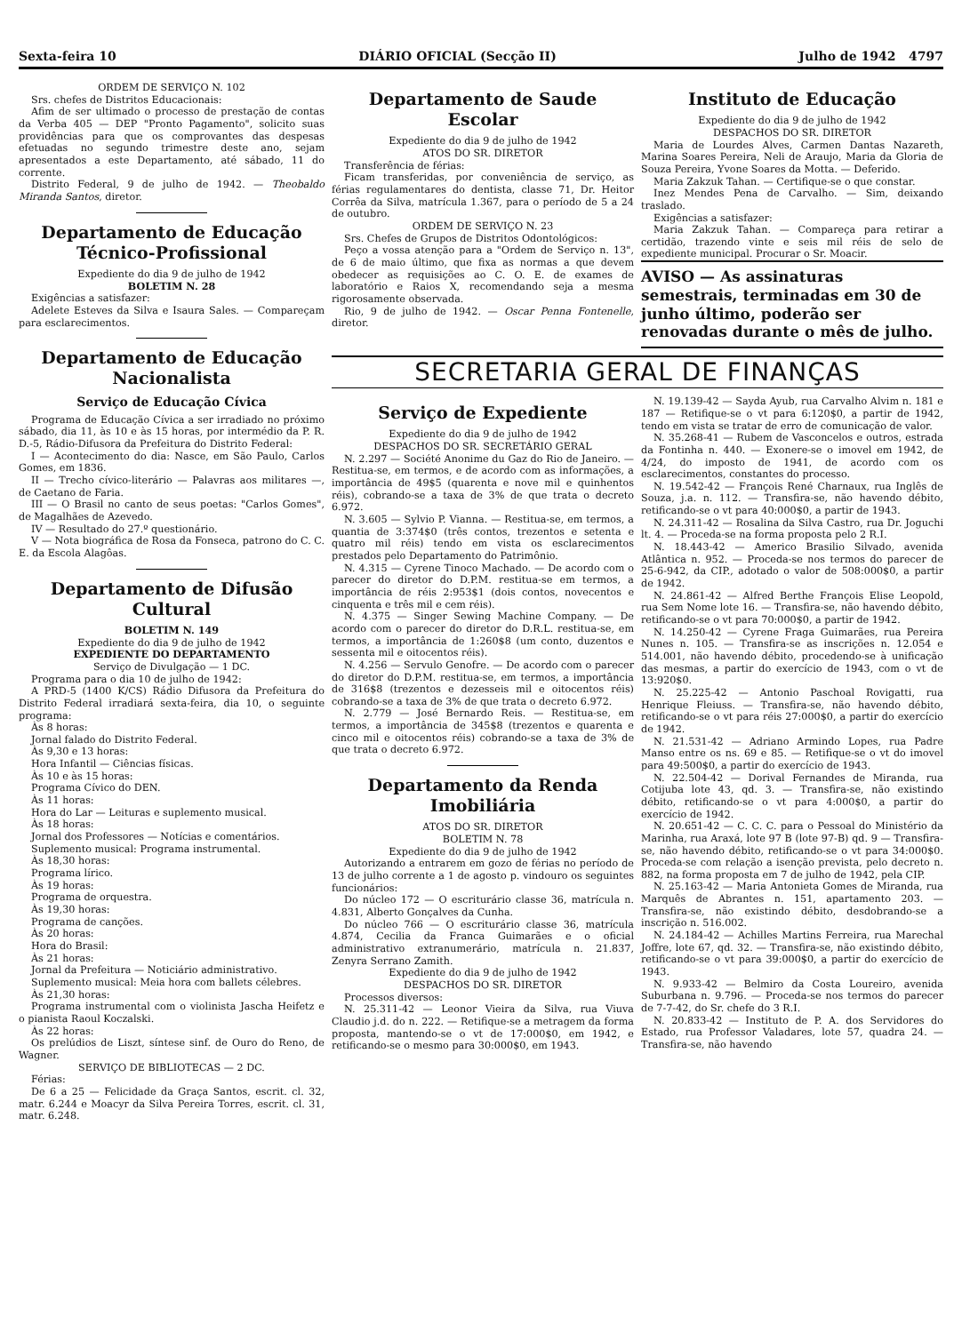Sexta-feira 10 DIÁRIO OFICIAL (Secção II) Julho de 1942 4797
ORDEM DE SERVIÇO N. 102
Srs. chefes de Distritos Educacionais:
Afim de ser ultimado o processo de prestação de contas da Verba 405 — DEP "Pronto Pagamento", solicito suas providências para que os comprovantes das despesas efetuadas no segundo trimestre deste ano, sejam apresentados a este Departamento, até sábado, 11 do corrente.
Distrito Federal, 9 de julho de 1942. — Theobaldo Miranda Santos, diretor.
Departamento de Educação Técnico-Profissional
Expediente do dia 9 de julho de 1942
BOLETIM N. 28
Exigências a satisfazer:
Adelete Esteves da Silva e Isaura Sales. — Compareçam para esclarecimentos.
Departamento de Educação Nacionalista
Serviço de Educação Cívica
Programa de Educação Cívica a ser irradiado no próximo sábado, dia 11, às 10 e às 15 horas, por intermédio da P. R. D.-5, Rádio-Difusora da Prefeitura do Distrito Federal:
I — Acontecimento do dia: Nasce, em São Paulo, Carlos Gomes, em 1836.
II — Trecho cívico-literário — Palavras aos militares —, de Caetano de Faria.
III — O Brasil no canto de seus poetas: "Carlos Gomes", de Magalhães de Azevedo.
IV — Resultado do 27.º questionário.
V — Nota biográfica de Rosa da Fonseca, patrono do C. C. E. da Escola Alagôas.
Departamento de Difusão Cultural
BOLETIM N. 149
Expediente do dia 9 de julho de 1942
EXPEDIENTE DO DEPARTAMENTO
Serviço de Divulgação — 1 DC.
Programa para o dia 10 de julho de 1942:
A PRD-5 (1400 K/CS) Rádio Difusora da Prefeitura do Distrito Federal irradiará sexta-feira, dia 10, o seguinte programa:
Às 8 horas:
Jornal falado do Distrito Federal.
Às 9,30 e 13 horas:
Hora Infantil — Ciências físicas.
Às 10 e às 15 horas:
Programa Cívico do DEN.
Às 11 horas:
Hora do Lar — Leituras e suplemento musical.
Às 18 horas:
Jornal dos Professores — Notícias e comentários.
Suplemento musical: Programa instrumental.
Às 18,30 horas:
Programa lírico.
Às 19 horas:
Programa de orquestra.
Às 19,30 horas:
Programa de canções.
Às 20 horas:
Hora do Brasil:
Às 21 horas:
Jornal da Prefeitura — Noticiário administrativo.
Suplemento musical: Meia hora com ballets célebres.
Às 21,30 horas:
Programa instrumental com o violinista Jascha Heifetz e o pianista Raoul Koczalski.
Às 22 horas:
Os prelúdios de Liszt, síntese sinf. de Ouro do Reno, de Wagner.
SERVIÇO DE BIBLIOTECAS — 2 DC.
Férias:
De 6 a 25 — Felicidade da Graça Santos, escrit. cl. 32, matr. 6.244 e Moacyr da Silva Pereira Torres, escrit. cl. 31, matr. 6.248.
Departamento de Saude Escolar
Expediente do dia 9 de julho de 1942
ATOS DO SR. DIRETOR
Transferência de férias:
Ficam transferidas, por conveniência de serviço, as férias regulamentares do dentista, classe 71, Dr. Heitor Corrêa da Silva, matrícula 1.367, para o período de 5 a 24 de outubro.
ORDEM DE SERVIÇO N. 23
Srs. Chefes de Grupos de Distritos Odontológicos:
Peço a vossa atenção para a "Ordem de Serviço n. 13", de 6 de maio último, que fixa as normas a que devem obedecer as requisições ao C. O. E. de exames de laboratório e Raios X, recomendando seja a mesma rigorosamente observada.
Rio, 9 de julho de 1942. — Oscar Penna Fontenelle, diretor.
Instituto de Educação
Expediente do dia 9 de julho de 1942
DESPACHOS DO SR. DIRETOR
Maria de Lourdes Alves, Carmen Dantas Nazareth, Marina Soares Pereira, Neli de Araujo, Maria da Gloria de Souza Pereira, Yvone Soares da Motta. — Deferido.
Maria Zakzuk Tahan. — Certifique-se o que constar.
Inez Mendes Pena de Carvalho. — Sim, deixando traslado.
Exigências a satisfazer:
Maria Zakzuk Tahan. — Compareça para retirar a certidão, trazendo vinte e seis mil réis de selo de expediente municipal. Procurar o Sr. Moacir.
AVISO — As assinaturas semestrais, terminadas em 30 de junho último, poderão ser renovadas durante o mês de julho.
SECRETARIA GERAL DE FINANÇAS
Serviço de Expediente
Expediente do dia 9 de julho de 1942
DESPACHOS DO SR. SECRETÁRIO GERAL
N. 2.297 — Société Anonime du Gaz do Rio de Janeiro. — Restitua-se, em termos, e de acordo com as informações, a importância de 49$5 (quarenta e nove mil e quinhentos réis), cobrando-se a taxa de 3% de que trata o decreto 6.972.
N. 3.605 — Sylvio P. Vianna. — Restitua-se, em termos, a quantia de 3:374$0 (três contos, trezentos e setenta e quatro mil réis) tendo em vista os esclarecimentos prestados pelo Departamento do Patrimônio.
N. 4.315 — Cyrene Tinoco Machado. — De acordo com o parecer do diretor do D.P.M. restitua-se em termos, a importância de réis 2:953$1 (dois contos, novecentos e cinquenta e três mil e cem réis).
N. 4.375 — Singer Sewing Machine Company. — De acordo com o parecer do diretor do D.R.L. restitua-se, em termos, a importância de 1:260$8 (um conto, duzentos e sessenta mil e oitocentos réis).
N. 4.256 — Servulo Genofre. — De acordo com o parecer do diretor do D.P.M. restitua-se, em termos, a importância de 316$8 (trezentos e dezesseis mil e oitocentos réis) cobrando-se a taxa de 3% de que trata o decreto 6.972.
N. 2.779 — José Bernardo Reis. — Restitua-se, em termos, a importância de 345$8 (trezentos e quarenta e cinco mil e oitocentos réis) cobrando-se a taxa de 3% de que trata o decreto 6.972.
Departamento da Renda Imobiliária
ATOS DO SR. DIRETOR
BOLETIM N. 78
Expediente do dia 9 de julho de 1942
Autorizando a entrarem em gozo de férias no período de 13 de julho corrente a 1 de agosto p. vindouro os seguintes funcionários:
Do núcleo 172 — O escriturário classe 36, matrícula n. 4.831, Alberto Gonçalves da Cunha.
Do núcleo 766 — O escriturário classe 36, matrícula 4.874, Cecilia da Franca Guimarães e o oficial administrativo extranumerário, matrícula n. 21.837, Zenyra Serrano Zamith.
Expediente do dia 9 de julho de 1942
DESPACHOS DO SR. DIRETOR
Processos diversos:
N. 25.311-42 — Leonor Vieira da Silva, rua Viuva Claudio j.d. do n. 222. — Retifique-se a metragem da forma proposta, mantendo-se o vt de 17:000$0, em 1942, e retificando-se o mesmo para 30:000$0, em 1943.
N. 19.139-42 — Sayda Ayub, rua Carvalho Alvim n. 181 e 187 — Retifique-se o vt para 6:120$0, a partir de 1942, tendo em vista se tratar de erro de comunicação de valor.
N. 35.268-41 — Rubem de Vasconcelos e outros, estrada da Fontinha n. 440. — Exonere-se o imovel em 1942, de 4/24, do imposto de 1941, de acordo com os esclarecimentos, constantes do processo.
N. 19.542-42 — François René Charnaux, rua Inglês de Souza, j.a. n. 112. — Transfira-se, não havendo débito, retificando-se o vt para 40:000$0, a partir de 1943.
N. 24.311-42 — Rosalina da Silva Castro, rua Dr. Joguchi lt. 4. — Proceda-se na forma proposta pelo 2 R.I.
N. 18.443-42 — Americo Brasilio Silvado, avenida Atlântica n. 952. — Proceda-se nos termos do parecer de 25-6-942, da CIP., adotado o valor de 508:000$0, a partir de 1942.
N. 24.861-42 — Alfred Berthe François Elise Leopold, rua Sem Nome lote 16. — Transfira-se, não havendo débito, retificando-se o vt para 70:000$0, a partir de 1942.
N. 14.250-42 — Cyrene Fraga Guimarães, rua Pereira Nunes n. 105. — Transfira-se as inscrições n. 12.054 e 514.001, não havendo débito, procedendo-se à unificação das mesmas, a partir do exercício de 1943, com o vt de 13:920$0.
N. 25.225-42 — Antonio Paschoal Rovigatti, rua Henrique Fleiuss. — Transfira-se, não havendo débito, retificando-se o vt para réis 27:000$0, a partir do exercício de 1942.
N. 21.531-42 — Adriano Armindo Lopes, rua Padre Manso entre os ns. 69 e 85. — Retifique-se o vt do imovel para 49:500$0, a partir do exercício de 1943.
N. 22.504-42 — Dorival Fernandes de Miranda, rua Cotijuba lote 43, qd. 3. — Transfira-se, não existindo débito, retificando-se o vt para 4:000$0, a partir do exercício de 1942.
N. 20.651-42 — C. C. C. para o Pessoal do Ministério da Marinha, rua Araxá, lote 97 B (lote 97-B) qd. 9 — Transfira-se, não havendo débito, retificando-se o vt para 34:000$0. Proceda-se com relação a isenção prevista, pelo decreto n. 882, na forma proposta em 7 de julho de 1942, pela CIP.
N. 25.163-42 — Maria Antonieta Gomes de Miranda, rua Marquês de Abrantes n. 151, apartamento 203. — Transfira-se, não existindo débito, desdobrando-se a inscrição n. 516.002.
N. 24.184-42 — Achilles Martins Ferreira, rua Marechal Joffre, lote 67, qd. 32. — Transfira-se, não existindo débito, retificando-se o vt para 39:000$0, a partir do exercício de 1943.
N. 9.933-42 — Belmiro da Costa Loureiro, avenida Suburbana n. 9.796. — Proceda-se nos termos do parecer de 7-7-42, do Sr. chefe do 3 R.I.
N. 20.833-42 — Instituto de P. A. dos Servidores do Estado, rua Professor Valadares, lote 57, quadra 24. — Transfira-se, não havendo